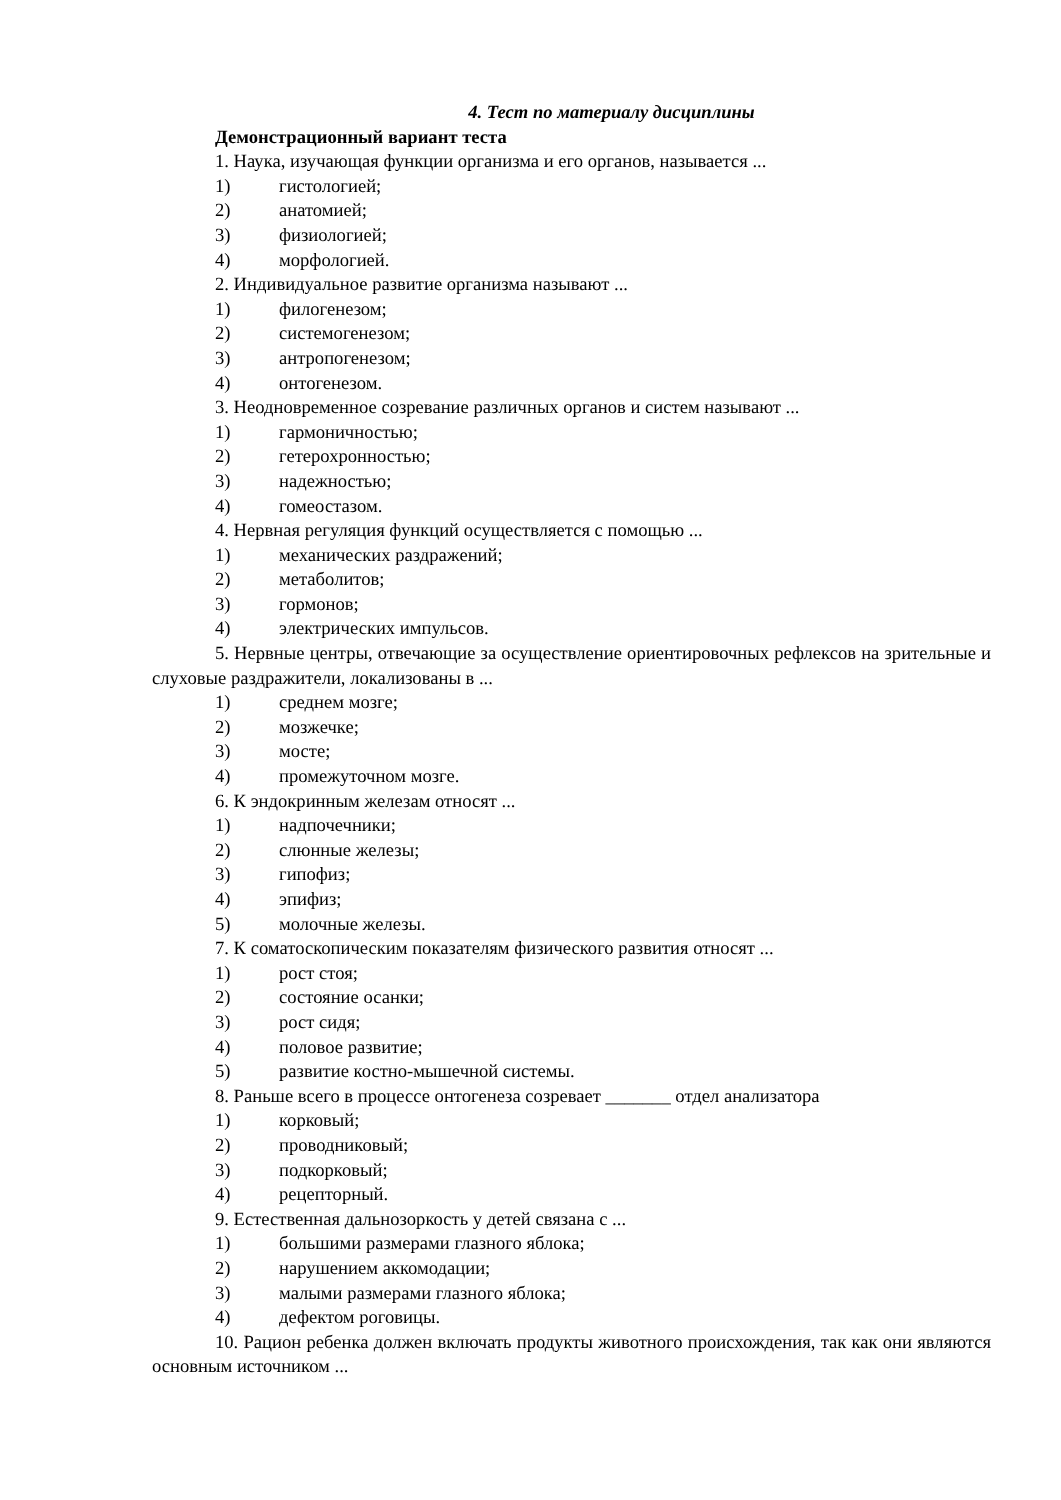4. Тест по материалу дисциплины
Демонстрационный вариант теста
1. Наука, изучающая функции организма и его органов, называется ...
1) гистологией;
2) анатомией;
3) физиологией;
4) морфологией.
2. Индивидуальное развитие организма называют ...
1) филогенезом;
2) системогенезом;
3) антропогенезом;
4) онтогенезом.
3. Неодновременное созревание различных органов и систем называют ...
1) гармоничностью;
2) гетерохронностью;
3) надежностью;
4) гомеостазом.
4. Нервная регуляция функций осуществляется с помощью ...
1) механических раздражений;
2) метаболитов;
3) гормонов;
4) электрических импульсов.
5. Нервные центры, отвечающие за осуществление ориентировочных рефлексов на зрительные и слуховые раздражители, локализованы в ...
1) среднем мозге;
2) мозжечке;
3) мосте;
4) промежуточном мозге.
6. К эндокринным железам относят ...
1) надпочечники;
2) слюнные железы;
3) гипофиз;
4) эпифиз;
5) молочные железы.
7. К соматоскопическим показателям физического развития относят ...
1) рост стоя;
2) состояние осанки;
3) рост сидя;
4) половое развитие;
5) развитие костно-мышечной системы.
8. Раньше всего в процессе онтогенеза созревает _______ отдел анализатора
1) корковый;
2) проводниковый;
3) подкорковый;
4) рецепторный.
9. Естественная дальнозоркость у детей связана с ...
1) большими размерами глазного яблока;
2) нарушением аккомодации;
3) малыми размерами глазного яблока;
4) дефектом роговицы.
10. Рацион ребенка должен включать продукты животного происхождения, так как они являются основным источником ...